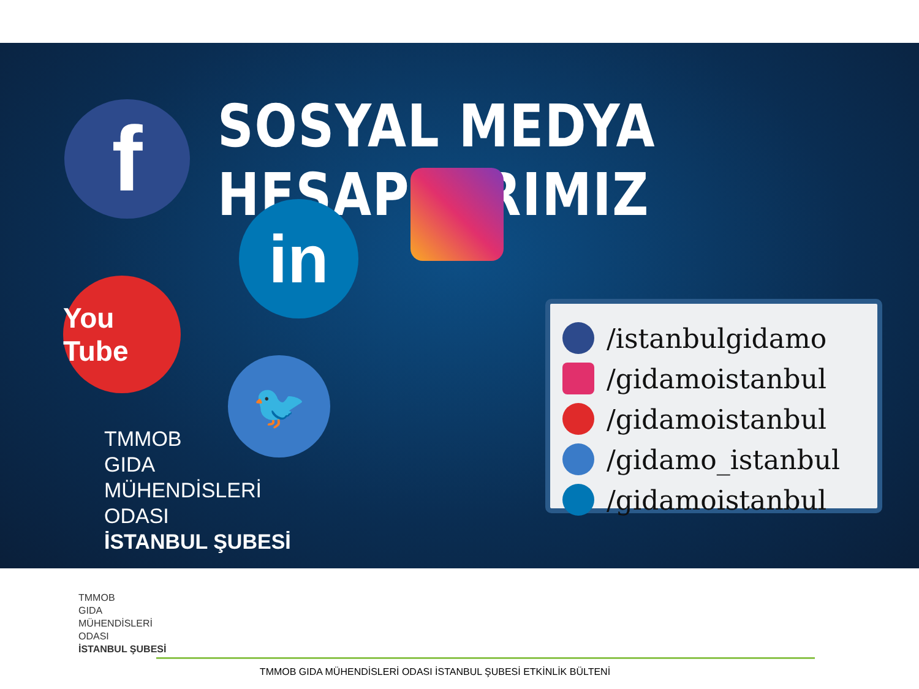SOSYAL MEDYA HESAPLARIMIZ
f
in
You Tube
🐦
TMMOB
GIDA
MÜHENDİSLERİ
ODASI
İSTANBUL ŞUBESİ
/istanbulgidamo
/gidamoistanbul
/gidamoistanbul
/gidamo_istanbul
/gidamoistanbul
TMMOB
GIDA
MÜHENDİSLERİ
ODASI
İSTANBUL ŞUBESİ
TMMOB GIDA MÜHENDİSLERİ ODASI İSTANBUL ŞUBESİ ETKİNLİK BÜLTENİ